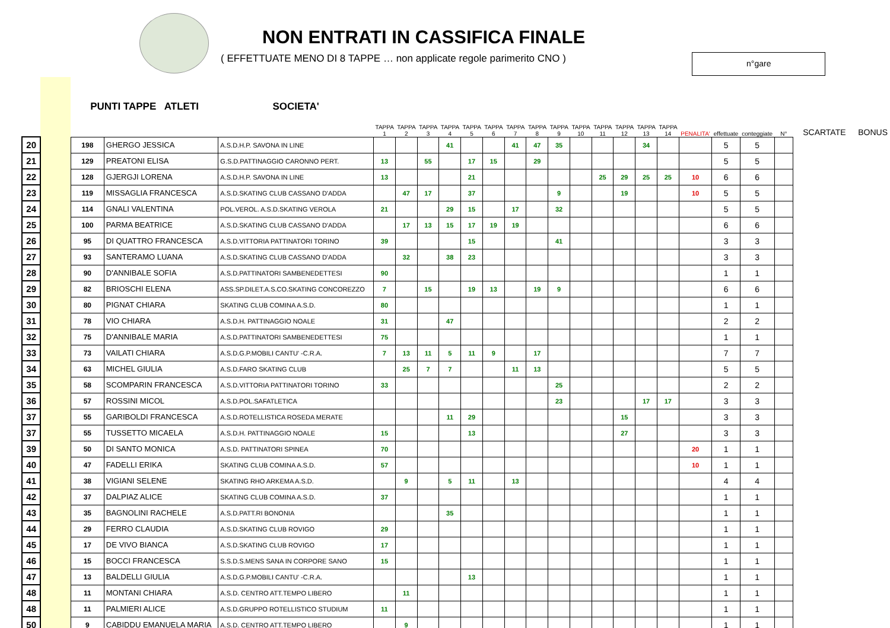NON ENTRATI IN CASSIFICA FINALE
( EFFETTUATE MENO DI 8 TAPPE … non applicate regole parimerito CNO )
n°gare
| | | PUNTI TAPPE ATLETI | | SOCIETA' | TAPPA 1 | TAPPA 2 | TAPPA 3 | TAPPA 4 | TAPPA 5 | TAPPA 6 | TAPPA 7 | TAPPA 8 | TAPPA 9 | TAPPA 10 | TAPPA 11 | TAPPA 12 | TAPPA 13 | TAPPA 14 | PENALITA' | effettuate | conteggiate | N° | SCARTATE | BONUS |
| --- | --- | --- | --- | --- | --- | --- | --- | --- | --- | --- | --- | --- | --- | --- | --- | --- | --- | --- | --- | --- | --- | --- | --- | --- |
| 20 | | 198 | GHERGO JESSICA | A.S.D.H.P. SAVONA IN LINE | | | | 41 | | | 41 | 47 | 35 | | | | 34 | | | 5 | 5 | | | |
| 21 | | 129 | PREATONI ELISA | G.S.D.PATTINAGGIO CARONNO PERT. | 13 | | 55 | | 17 | 15 | | 29 | | | | | | | | 5 | 5 | | | |
| 22 | | 128 | GJERGJI LORENA | A.S.D.H.P. SAVONA IN LINE | 13 | | | | 21 | | | | | | 25 | 29 | 25 | 25 | 10 | 6 | 6 | | | |
| 23 | | 119 | MISSAGLIA FRANCESCA | A.S.D.SKATING CLUB CASSANO D'ADDA | | 47 | 17 | | 37 | | | | 9 | | | 19 | | | 10 | 5 | 5 | | | |
| 24 | | 114 | GNALI VALENTINA | POL.VEROL. A.S.D.SKATING VEROLA | 21 | | | 29 | 15 | | 17 | | 32 | | | | | | | 5 | 5 | | | |
| 25 | | 100 | PARMA BEATRICE | A.S.D.SKATING CLUB CASSANO D'ADDA | | 17 | 13 | 15 | 17 | 19 | 19 | | | | | | | | | 6 | 6 | | | |
| 26 | | 95 | DI QUATTRO FRANCESCA | A.S.D.VITTORIA PATTINATORI TORINO | 39 | | | | 15 | | | | 41 | | | | | | | 3 | 3 | | | |
| 27 | | 93 | SANTERAMO LUANA | A.S.D.SKATING CLUB CASSANO D'ADDA | | 32 | | 38 | 23 | | | | | | | | | | | 3 | 3 | | | |
| 28 | | 90 | D'ANNIBALE SOFIA | A.S.D.PATTINATORI SAMBENEDETTESI | 90 | | | | | | | | | | | | | | | 1 | 1 | | | |
| 29 | | 82 | BRIOSCHI ELENA | ASS.SP.DILET.A.S.CO.SKATING CONCOREZZO | 7 | | 15 | | 19 | 13 | | 19 | 9 | | | | | | | 6 | 6 | | | |
| 30 | | 80 | PIGNAT CHIARA | SKATING CLUB COMINA A.S.D. | 80 | | | | | | | | | | | | | | | 1 | 1 | | | |
| 31 | | 78 | VIO CHIARA | A.S.D.H. PATTINAGGIO NOALE | 31 | | | 47 | | | | | | | | | | | | 2 | 2 | | | |
| 32 | | 75 | D'ANNIBALE MARIA | A.S.D.PATTINATORI SAMBENEDETTESI | 75 | | | | | | | | | | | | | | | 1 | 1 | | | |
| 33 | | 73 | VAILATI CHIARA | A.S.D.G.P.MOBILI CANTU' -C.R.A. | 7 | 13 | 11 | 5 | 11 | 9 | | 17 | | | | | | | | 7 | 7 | | | |
| 34 | | 63 | MICHEL GIULIA | A.S.D.FARO SKATING CLUB | | 25 | 7 | 7 | | | 11 | 13 | | | | | | | | 5 | 5 | | | |
| 35 | | 58 | SCOMPARIN FRANCESCA | A.S.D.VITTORIA PATTINATORI TORINO | 33 | | | | | | | | 25 | | | | | | | 2 | 2 | | | |
| 36 | | 57 | ROSSINI MICOL | A.S.D.POL.SAFATLETICA | | | | | | | | | 23 | | | | 17 | 17 | | 3 | 3 | | | |
| 37 | | 55 | GARIBOLDI FRANCESCA | A.S.D.ROTELLISTICA ROSEDA MERATE | | | | 11 | 29 | | | | | | | 15 | | | | 3 | 3 | | | |
| 37 | | 55 | TUSSETTO MICAELA | A.S.D.H. PATTINAGGIO NOALE | 15 | | | | 13 | | | | | | | 27 | | | | 3 | 3 | | | |
| 39 | | 50 | DI SANTO MONICA | A.S.D. PATTINATORI SPINEA | 70 | | | | | | | | | | | | | | 20 | 1 | 1 | | | |
| 40 | | 47 | FADELLI ERIKA | SKATING CLUB COMINA A.S.D. | 57 | | | | | | | | | | | | | | 10 | 1 | 1 | | | |
| 41 | | 38 | VIGIANI SELENE | SKATING RHO ARKEMA A.S.D. | | 9 | | 5 | 11 | | 13 | | | | | | | | | 4 | 4 | | | |
| 42 | | 37 | DALPIAZ ALICE | SKATING CLUB COMINA A.S.D. | 37 | | | | | | | | | | | | | | | 1 | 1 | | | |
| 43 | | 35 | BAGNOLINI RACHELE | A.S.D.PATT.RI BONONIA | | | | 35 | | | | | | | | | | | | 1 | 1 | | | |
| 44 | | 29 | FERRO CLAUDIA | A.S.D.SKATING CLUB ROVIGO | 29 | | | | | | | | | | | | | | | 1 | 1 | | | |
| 45 | | 17 | DE VIVO BIANCA | A.S.D.SKATING CLUB ROVIGO | 17 | | | | | | | | | | | | | | | 1 | 1 | | | |
| 46 | | 15 | BOCCI FRANCESCA | S.S.D.S.MENS SANA IN CORPORE SANO | 15 | | | | | | | | | | | | | | | 1 | 1 | | | |
| 47 | | 13 | BALDELLI GIULIA | A.S.D.G.P.MOBILI CANTU' -C.R.A. | | | | | 13 | | | | | | | | | | | 1 | 1 | | | |
| 48 | | 11 | MONTANI CHIARA | A.S.D. CENTRO ATT.TEMPO LIBERO | | 11 | | | | | | | | | | | | | | 1 | 1 | | | |
| 48 | | 11 | PALMIERI ALICE | A.S.D.GRUPPO ROTELLISTICO STUDIUM | 11 | | | | | | | | | | | | | | | 1 | 1 | | | |
| 50 | | 9 | CABIDDU EMANUELA MARIA | A.S.D. CENTRO ATT.TEMPO LIBERO | | 9 | | | | | | | | | | | | | | 1 | 1 | | | |